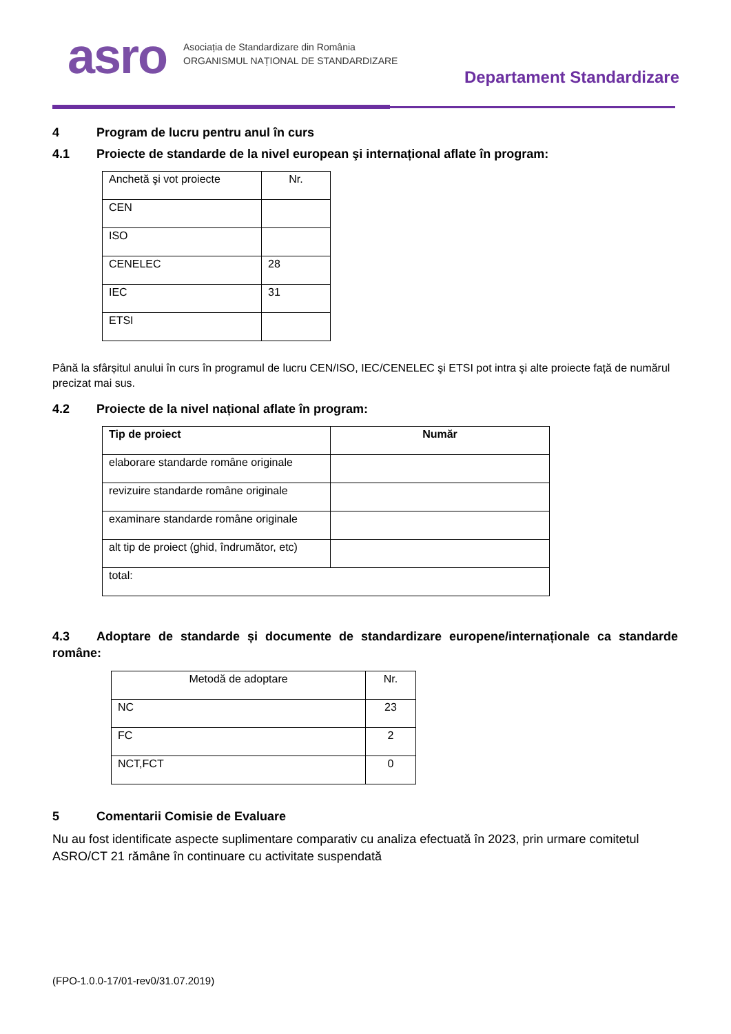asro
Asociația de Standardizare din România
ORGANISMUL NAȚIONAL DE STANDARDIZARE
Departament Standardizare
4 Program de lucru pentru anul în curs
4.1 Proiecte de standarde de la nivel european şi internațional aflate în program:
| Anchetă şi vot proiecte | Nr. |
| CEN | |
| ISO | |
| CENELEC | 28 |
| IEC | 31 |
| ETSI | |
Până la sfârșitul anului în curs în programul de lucru CEN/ISO, IEC/CENELEC şi ETSI pot intra şi alte proiecte față de numărul precizat mai sus.
4.2 Proiecte de la nivel național aflate în program:
| Tip de proiect | Număr |
| --- | --- |
| elaborare standarde române originale | |
| revizuire standarde române originale | |
| examinare standarde române originale | |
| alt tip de proiect (ghid, îndrumător, etc) | |
| total: | |
4.3 Adoptare de standarde și documente de standardizare europene/internaționale ca standarde române:
| Metodă de adoptare | Nr. |
| NC | 23 |
| FC | 2 |
| NCT,FCT | 0 |
5 Comentarii Comisie de Evaluare
Nu au fost identificate aspecte suplimentare comparativ cu analiza efectuată în 2023, prin urmare comitetul ASRO/CT 21 rămâne în continuare cu activitate suspendată
(FPO-1.0.0-17/01-rev0/31.07.2019)